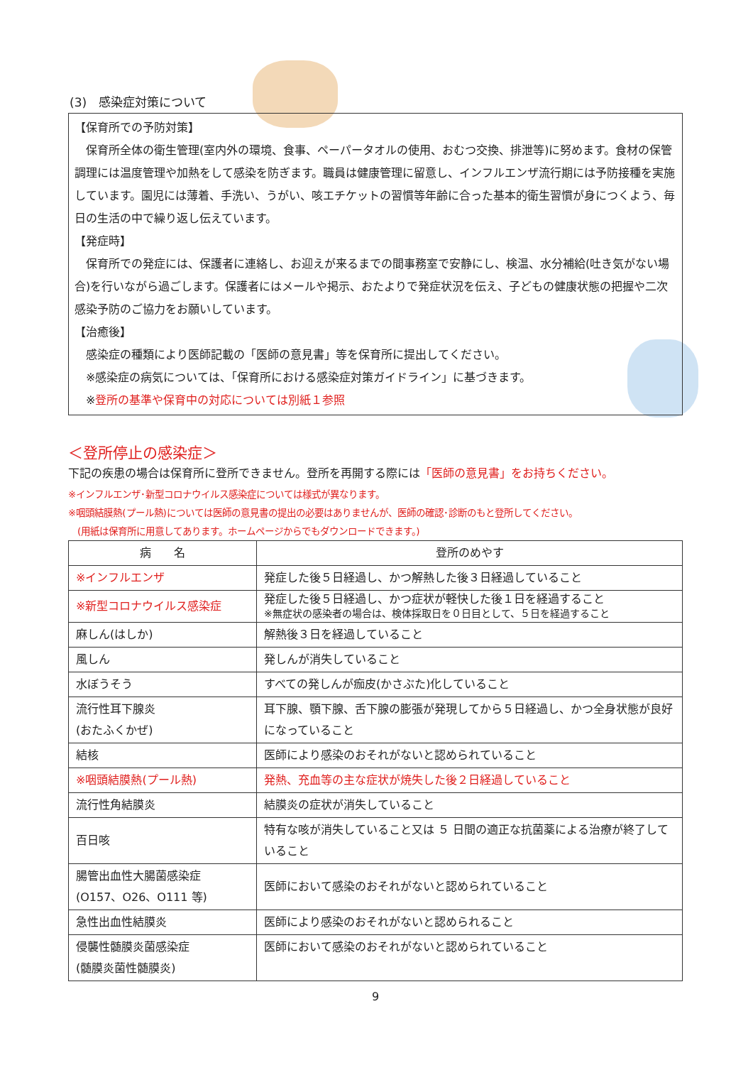(3)　感染症対策について
【保育所での予防対策】
　保育所全体の衛生管理(室内外の環境、食事、ペーパータオルの使用、おむつ交換、排泄等)に努めます。食材の保管調理には温度管理や加熱をして感染を防ぎます。職員は健康管理に留意し、インフルエンザ流行期には予防接種を実施しています。園児には薄着、手洗い、うがい、咳エチケットの習慣等年齢に合った基本的衛生習慣が身につくよう、毎日の生活の中で繰り返し伝えています。
【発症時】
　保育所での発症には、保護者に連絡し、お迎えが来るまでの間事務室で安静にし、検温、水分補給(吐き気がない場合)を行いながら過ごします。保護者にはメールや掲示、おたよりで発症状況を伝え、子どもの健康状態の把握や二次感染予防のご協力をお願いしています。
【治癒後】
　感染症の種類により医師記載の「医師の意見書」等を保育所に提出してください。
　※感染症の病気については、「保育所における感染症対策ガイドライン」に基づきます。
　※登所の基準や保育中の対応については別紙１参照
＜登所停止の感染症＞
下記の疾患の場合は保育所に登所できません。登所を再開する際には「医師の意見書」をお持ちください。
※インフルエンザ･新型コロナウイルス感染症については様式が異なります。
※咽頭結膜熱(プール熱)については医師の意見書の提出の必要はありませんが、医師の確認･診断のもと登所してください。
　(用紙は保育所に用意してあります。ホームページからでもダウンロードできます。)
| 病 名 | 登所のめやす |
| --- | --- |
| ※インフルエンザ | 発症した後５日経過し、かつ解熱した後３日経過していること |
| ※新型コロナウイルス感染症 | 発症した後５日経過し、かつ症状が軽快した後１日を経過すること ※無症状の感染者の場合は、検体採取日を０日目として、５日を経過すること |
| 麻しん(はしか) | 解熱後３日を経過していること |
| 風しん | 発しんが消失していること |
| 水ぼうそう | すべての発しんが痂皮(かさぶた)化していること |
| 流行性耳下腺炎 (おたふくかぜ) | 耳下腺、顎下腺、舌下腺の膨張が発現してから５日経過し、かつ全身状態が良好になっていること |
| 結核 | 医師により感染のおそれがないと認められていること |
| ※咽頭結膜熱(プール熱) | 発熱、充血等の主な症状が焼失した後２日経過していること |
| 流行性角結膜炎 | 結膜炎の症状が消失していること |
| 百日咳 | 特有な咳が消失していること又は ５ 日間の適正な抗菌薬による治療が終了していること |
| 腸管出血性大腸菌感染症 (O157、O26、O111 等) | 医師において感染のおそれがないと認められていること |
| 急性出血性結膜炎 | 医師により感染のおそれがないと認められること |
| 侵襲性髄膜炎菌感染症 (髄膜炎菌性髄膜炎) | 医師において感染のおそれがないと認められていること |
9